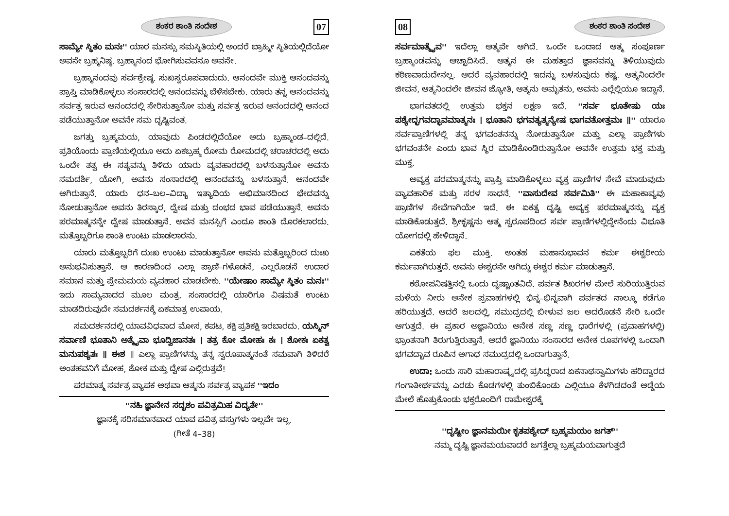ಶಂಕರ ಶಾಂತಿ ಸಂದೇಶ 07
ಸಾಮ್ಯೇ ಸ್ಥಿತಂ ಮನಃ'' ಯಾರ ಮನಸ್ಸು ಸಮಸ್ಥಿತಿಯಲ್ಲಿ ಅಂದರೆ ಬ್ರಾಹ್ಮೀ ಸ್ಥಿತಿಯಲ್ಲಿದೆಯೋ ಅವನೇ ಬ್ರಹ್ಮನಿಷ್ಠ. ಬ್ರಹ್ಮಾನಂದ ಭೋಗಿಸುವವನೂ ಅವನೇ.
ಬ್ರಹ್ಮಾನಂದವು ಸರ್ವಶ್ರೇಷ್ಠ. ಸುಖಸ್ವರೂಪವಾದುದು. ಆನಂದವೇ ಮುಕ್ತಿ ಆನಂದವನ್ನು ಪ್ರಾಪ್ತಿ ಮಾಡಿಕೊಳ್ಳಲು ಸಂಸಾರದಲ್ಲಿ ಆನಂದವನ್ನು ಬೆಳೆಸಬೇಕು. ಯಾರು ತನ್ನ ಆನಂದವನ್ನು ಸರ್ವತ್ರ ಇರುವ ಆನಂದದಲ್ಲಿ ಸೇರಿಸುತ್ತಾನೋ ಮತ್ತು ಸರ್ವತ್ರ ಇರುವ ಆನಂದದಲ್ಲಿ ಆನಂದ ಪಡೆಯುತ್ತಾನೋ ಅವನೇ ಸಮ ದೃಷ್ಟಿವಂತ.
ಜಗತ್ತು ಬ್ರಹ್ಮಮಯ, ಯಾವುದು ಪಿಂಡದಲ್ಲಿದೆಯೋ ಅದು ಬ್ರಹ್ಮಾಂಡ–ದಲ್ಲಿದೆ. ಪ್ರತಿಯೊಂದು ಪ್ರಾಣಿಯಲ್ಲಿಯೂ ಅದು ಏಕಬ್ರಹ್ಮ ರೋಮ ರೋಮದಲ್ಲಿ ಚರಾಚರದಲ್ಲಿ ಅದು ಒಂದೇ ತತ್ವ ಈ ಸತ್ಯವನ್ನು ತಿಳಿದು ಯಾರು ವ್ಯವಹಾರದಲ್ಲಿ ಬಳಸುತ್ತಾನೋ ಅವನು ಸಮದರ್ಶಿ, ಯೋಗಿ, ಅವನು ಸಂಸಾರದಲ್ಲಿ ಆನಂದವನ್ನು ಬಳಸುತ್ತಾನೆ. ಆನಂದವೇ ಆಗಿರುತ್ತಾನೆ. ಯಾರು ಧನ–ಬಲ–ವಿದ್ಯಾ ಇತ್ಯಾದಿಯ ಅಭಿಮಾನದಿಂದ ಭೇದವನ್ನು ನೋಡುತ್ತಾನೋ ಅವನು ತಿರಸ್ಕಾರ, ದ್ವೇಷ ಮತ್ತು ದಂಭದ ಭಾವ ಪಡೆಯುತ್ತಾನೆ. ಅವನು ಪರಮಾತ್ಮನನ್ನೇ ದ್ವೇಷ ಮಾಡುತ್ತಾನೆ. ಅವನ ಮನಸ್ಸಿಗೆ ಎಂದೂ ಶಾಂತಿ ದೊರಕಲಾರದು. ಮತ್ತೊಬ್ಬರಿಗೂ ಶಾಂತಿ ಉಂಟು ಮಾಡಲಾರನು.
ಯಾರು ಮತ್ತೊಬ್ಬರಿಗೆ ದುಃಖ ಉಂಟು ಮಾಡುತ್ತಾನೋ ಅವನು ಮತ್ತೊಬ್ಬರಿಂದ ದುಃಖ ಅನುಭವಿಸುತ್ತಾನೆ. ಆ ಕಾರಣದಿಂದ ಎಲ್ಲಾ ಪ್ರಾಣಿ–ಗಳೊಡನೆ, ಎಲ್ಲರೊಡನೆ ಉದಾರ ಸಮಾನ ಮತ್ತು ಪ್ರೇಮಮಯ ವ್ಯವಹಾರ ಮಾಡಬೇಕು. ''ಯೇಷಾಂ ಸಾಮ್ಯೇ ಸ್ಥಿತಂ ಮನಃ'' ಇದು ಸಾಮ್ಯವಾದದ ಮೂಲ ಮಂತ್ರ. ಸಂಸಾರದಲ್ಲಿ ಯಾರಿಗೂ ವಿಷಮತೆ ಉಂಟು ಮಾಡದಿರುವುದೇ ಸಮದರ್ಶನಕ್ಕೆ ಏಕಮಾತ್ರ ಉಪಾಯ.
ಸಮದರ್ಶನದಲ್ಲಿ ಯಾವವಿಧವಾದ ಮೋಸ, ಕಪಟ, ಕಕ್ಷಿ ಪ್ರತಿಕಕ್ಷಿ ಇರಬಾರದು. ಯಸ್ಮಿನ್ ಸರ್ವಾಣಿ ಭೂತಾನಿ ಅತ್ಮೈವಾ ಭೂದ್ವಿಜಾನತಃ । ತತ್ರ ಕೋ ಮೋಹಃ ಕಃ । ಶೋಕಃ ಏಕತ್ವ ಮನುಪಶ್ಯತಃ ॥ ಈಶ ॥ ಎಲ್ಲಾ ಪ್ರಾಣಿಗಳನ್ನು ತನ್ನ ಸ್ವರೂಪಾತ್ಮನಂತೆ ಸಮವಾಗಿ ತಿಳಿದರೆ ಅಂತಹವನಿಗೆ ಮೋಹ, ಶೋಕ ಮತ್ತು ದ್ವೇಷ ಎಲ್ಲಿರುತ್ತವೆ!
ಪರಮಾತ್ಮ ಸರ್ವತ್ರ ವ್ಯಾಪಕ ಅಥವಾ ಆತ್ಮನು ಸರ್ವತ್ರ ವ್ಯಾಪಕ ''ಇದಂ
''ನಹಿ ಜ್ಞಾನೇನ ಸದೃಶಂ ಪವಿತ್ರಮಿಹ ವಿದ್ಯತೇ''
ಜ್ಞಾನಕ್ಕೆ ಸರಿಸಮಾನವಾದ ಯಾವ ಪವಿತ್ರ ವಸ್ತುಗಳು ಇಲ್ಲವೇ ಇಲ್ಲ.
(ಗೀತೆ 4–38)
08 ಶಂಕರ ಶಾಂತಿ ಸಂದೇಶ
ಸರ್ವಮಾತ್ಮೈವ'' ಇದೆಲ್ಲಾ ಆತ್ಮವೇ ಆಗಿದೆ. ಒಂದೇ ಒಂದಾದ ಆತ್ಮ ಸಂಪೂರ್ಣ ಬ್ರಹ್ಮಾಂಡವನ್ನು ಆಚ್ಛಾದಿಸಿದೆ. ಆತ್ಮನ ಈ ಮಹತ್ತಾದ ಜ್ಞಾನವನ್ನು ತಿಳಿಯುವುದು ಕಠಿಣವಾದುದೇನಲ್ಲ. ಆದರೆ ವ್ಯವಹಾರದಲ್ಲಿ ಇದನ್ನು ಬಳಸುವುದು ಕಷ್ಟ. ಆತ್ಮನಿಂದಲೇ ಜೀವನ, ಆತ್ಮನಿಂದಲೇ ಜೀವನ ಜ್ಯೋತಿ, ಆತ್ಮನು ಅಮೃತನು, ಅವನು ಎಲ್ಲೆಲ್ಲಿಯೂ ಇದ್ದಾನೆ.
ಭಾಗವತದಲ್ಲಿ ಉತ್ತಮ ಭಕ್ತನ ಲಕ್ಷಣ ಇದೆ. ''ಸರ್ವ ಭೂತೇಷು ಯಃ ಪಶ್ಯೇದ್ಭಗವದ್ಭಾವಮಾತ್ಮನಃ । ಭೂತಾನಿ ಭಗವತ್ಯತ್ಮನ್ಯೇಷ ಭಾಗವತೋತ್ತಮಃ ॥'' ಯಾರೂ ಸರ್ವಪ್ರಾಣಿಗಳಲ್ಲಿ ತನ್ನ ಭಗವಂತನನ್ನು ನೋಡುತ್ತಾನೋ ಮತ್ತು ಎಲ್ಲಾ ಪ್ರಾಣಿಗಳು ಭಗವಂತನೇ ಎಂದು ಭಾವ ಸ್ಥಿರ ಮಾಡಿಕೊಂಡಿರುತ್ತಾನೋ ಅವನೇ ಉತ್ತಮ ಭಕ್ತ ಮತ್ತು ಮುಕ್ತ.
ಅವ್ಯಕ್ತ ಪರಮಾತ್ಮನನ್ನು ಪ್ರಾಪ್ತಿ ಮಾಡಿಕೊಳ್ಳಲು ವ್ಯಕ್ತ ಪ್ರಾಣಿಗಳ ಸೇವೆ ಮಾಡುವುದು ವ್ಯಾವಹಾರಿಕ ಮತ್ತು ಸರಳ ಸಾಧನೆ. ''ವಾಸುದೇವ ಸರ್ವಮಿತಿ'' ಈ ಮಹಾಕಾವ್ಯವು ಪ್ರಾಣಿಗಳ ಸೇವೆಗಾಗಿಯೇ ಇದೆ. ಈ ಏಕತ್ವ ದೃಷ್ಟಿ ಅವ್ಯಕ್ತ ಪರಮಾತ್ಮನನ್ನು ವ್ಯಕ್ತ ಮಾಡಿಕೊಡುತ್ತದೆ. ಶ್ರೀಕೃಷ್ಣನು ಆತ್ಮ ಸ್ವರೂಪದಿಂದ ಸರ್ವ ಪ್ರಾಣಿಗಳಲ್ಲಿದ್ದೇನೆಂದು ವಿಭೂತಿ ಯೋಗದಲ್ಲಿ ಹೇಳಿದ್ದಾನೆ.
ಏಕತೆಯ ಫಲ ಮುಕ್ತಿ. ಅಂತಹ ಮಹಾನುಭಾವನ ಕರ್ಮ ಈಶ್ವರೀಯ ಕರ್ಮವಾಗಿರುತ್ತದೆ. ಅವನು ಈಶ್ವರನೇ ಆಗಿದ್ದು ಈಶ್ವರ ಕರ್ಮ ಮಾಡುತ್ತಾನೆ.
ಕಠೋಪನಿಷತ್ತಿನಲ್ಲಿ ಒಂದು ದೃಷ್ಟಾಂತವಿದೆ. ಪರ್ವತ ಶಿಖರಗಳ ಮೇಲೆ ಸುರಿಯುತ್ತಿರುವ ಮಳೆಯ ನೀರು ಅನೇಕ ಪ್ರವಾಹಗಳಲ್ಲಿ ಭಿನ್ನ–ಭಿನ್ನವಾಗಿ ಪರ್ವತದ ನಾಲ್ಕೂ ಕಡೆಗೂ ಹರಿಯುತ್ತದೆ. ಆದರೆ ಜಲದಲ್ಲಿ, ಸಮುದ್ರದಲ್ಲಿ ಬೀಳುವ ಜಲ ಅದರೊಡನೆ ಸೇರಿ ಒಂದೇ ಆಗುತ್ತದೆ. ಈ ಪ್ರಕಾರ ಅಜ್ಞಾನಿಯು ಅನೇಕ ಸಣ್ಣ ಸಣ್ಣ ಧಾರೆಗಳಲ್ಲಿ (ಪ್ರವಾಹಗಳಲ್ಲಿ) ಭ್ರಾಂತನಾಗಿ ತಿರುಗುತ್ತಿರುತ್ತಾನೆ. ಆದರೆ ಜ್ಞಾನಿಯು ಸಂಸಾರದ ಅನೇಕ ರೂಪಗಳಲ್ಲಿ ಒಂದಾಗಿ ಭಗವದ್ಭಾವ ರೂಪಿನ ಅಗಾಧ ಸಮುದ್ರದಲ್ಲಿ ಒಂದಾಗುತ್ತಾನೆ.
ಉದಾ: ಒಂದು ಸಾರಿ ಮಹಾರಾಷ್ಟ್ರದಲ್ಲಿ ಪ್ರಸಿದ್ಧರಾದ ಏಕನಾಥಸ್ವಾಮಿಗಳು ಹರಿದ್ವಾರದ ಗಂಗಾತೀರ್ಥವನ್ನು ಎರಡು ಕೊಡಗಳಲ್ಲಿ ತುಂಬಿಕೊಂಡು ಎಲ್ಲಿಯೂ ಕೆಳಗಿಡದಂತೆ ಅಡ್ಡೆಯ ಮೇಲೆ ಹೊತ್ತುಕೊಂಡು ಭಕ್ತರೊಂದಿಗೆ ರಾಮೇಶ್ವರಕ್ಕೆ
''ದೃಷ್ಟೀಂ ಜ್ಞಾನಮಯೀ ಕೃತಪಶ್ಯೇದ್ ಬ್ರಹ್ಮಮಯಂ ಜಗತ್''
ನಮ್ಮ ದೃಷ್ಟಿ ಜ್ಞಾನಮಯವಾದರೆ ಜಗತ್ತೆಲ್ಲಾ ಬ್ರಹ್ಮಮಯವಾಗುತ್ತದೆ